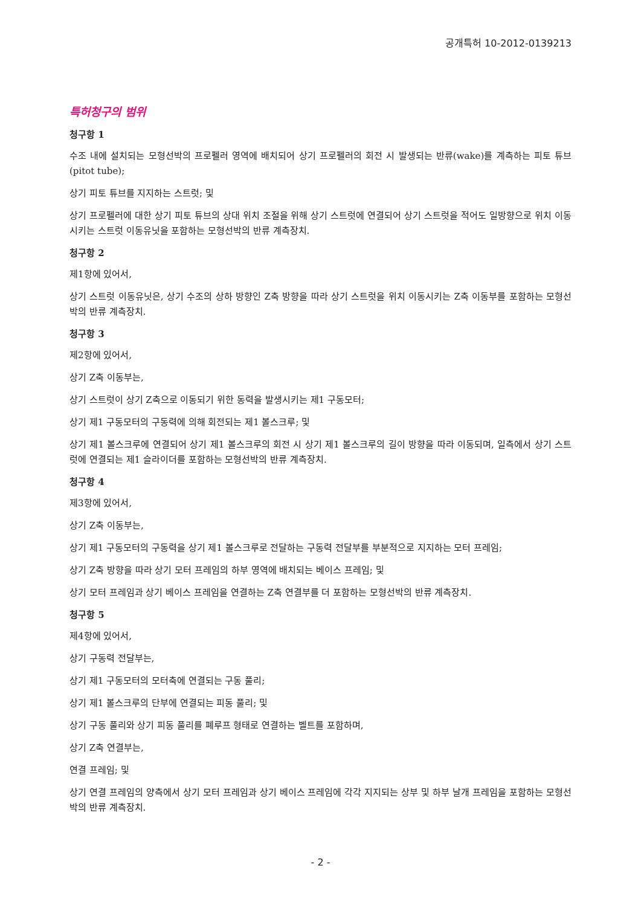공개특허 10-2012-0139213
특허청구의 범위
청구항 1
수조 내에 설치되는 모형선박의 프로펠러 영역에 배치되어 상기 프로펠러의 회전 시 발생되는 반류(wake)를 계측하는 피토 튜브(pitot tube);
상기 피토 튜브를 지지하는 스트럿; 및
상기 프로펠러에 대한 상기 피토 튜브의 상대 위치 조절을 위해 상기 스트럿에 연결되어 상기 스트럿을 적어도 일방향으로 위치 이동시키는 스트럿 이동유닛을 포함하는 모형선박의 반류 계측장치.
청구항 2
제1항에 있어서,
상기 스트럿 이동유닛은, 상기 수조의 상하 방향인 Z축 방향을 따라 상기 스트럿을 위치 이동시키는 Z축 이동부를 포함하는 모형선박의 반류 계측장치.
청구항 3
제2항에 있어서,
상기 Z축 이동부는,
상기 스트럿이 상기 Z축으로 이동되기 위한 동력을 발생시키는 제1 구동모터;
상기 제1 구동모터의 구동력에 의해 회전되는 제1 볼스크루; 및
상기 제1 볼스크루에 연결되어 상기 제1 볼스크루의 회전 시 상기 제1 볼스크루의 길이 방향을 따라 이동되며, 일측에서 상기 스트럿에 연결되는 제1 슬라이더를 포함하는 모형선박의 반류 계측장치.
청구항 4
제3항에 있어서,
상기 Z축 이동부는,
상기 제1 구동모터의 구동력을 상기 제1 볼스크루로 전달하는 구동력 전달부를 부분적으로 지지하는 모터 프레임;
상기 Z축 방향을 따라 상기 모터 프레임의 하부 영역에 배치되는 베이스 프레임; 및
상기 모터 프레임과 상기 베이스 프레임을 연결하는 Z축 연결부를 더 포함하는 모형선박의 반류 계측장치.
청구항 5
제4항에 있어서,
상기 구동력 전달부는,
상기 제1 구동모터의 모터축에 연결되는 구동 풀리;
상기 제1 볼스크루의 단부에 연결되는 피동 풀리; 및
상기 구동 풀리와 상기 피동 풀리를 폐루프 형태로 연결하는 벨트를 포함하며,
상기 Z축 연결부는,
연결 프레임; 및
상기 연결 프레임의 양측에서 상기 모터 프레임과 상기 베이스 프레임에 각각 지지되는 상부 및 하부 날개 프레임을 포함하는 모형선박의 반류 계측장치.
- 2 -